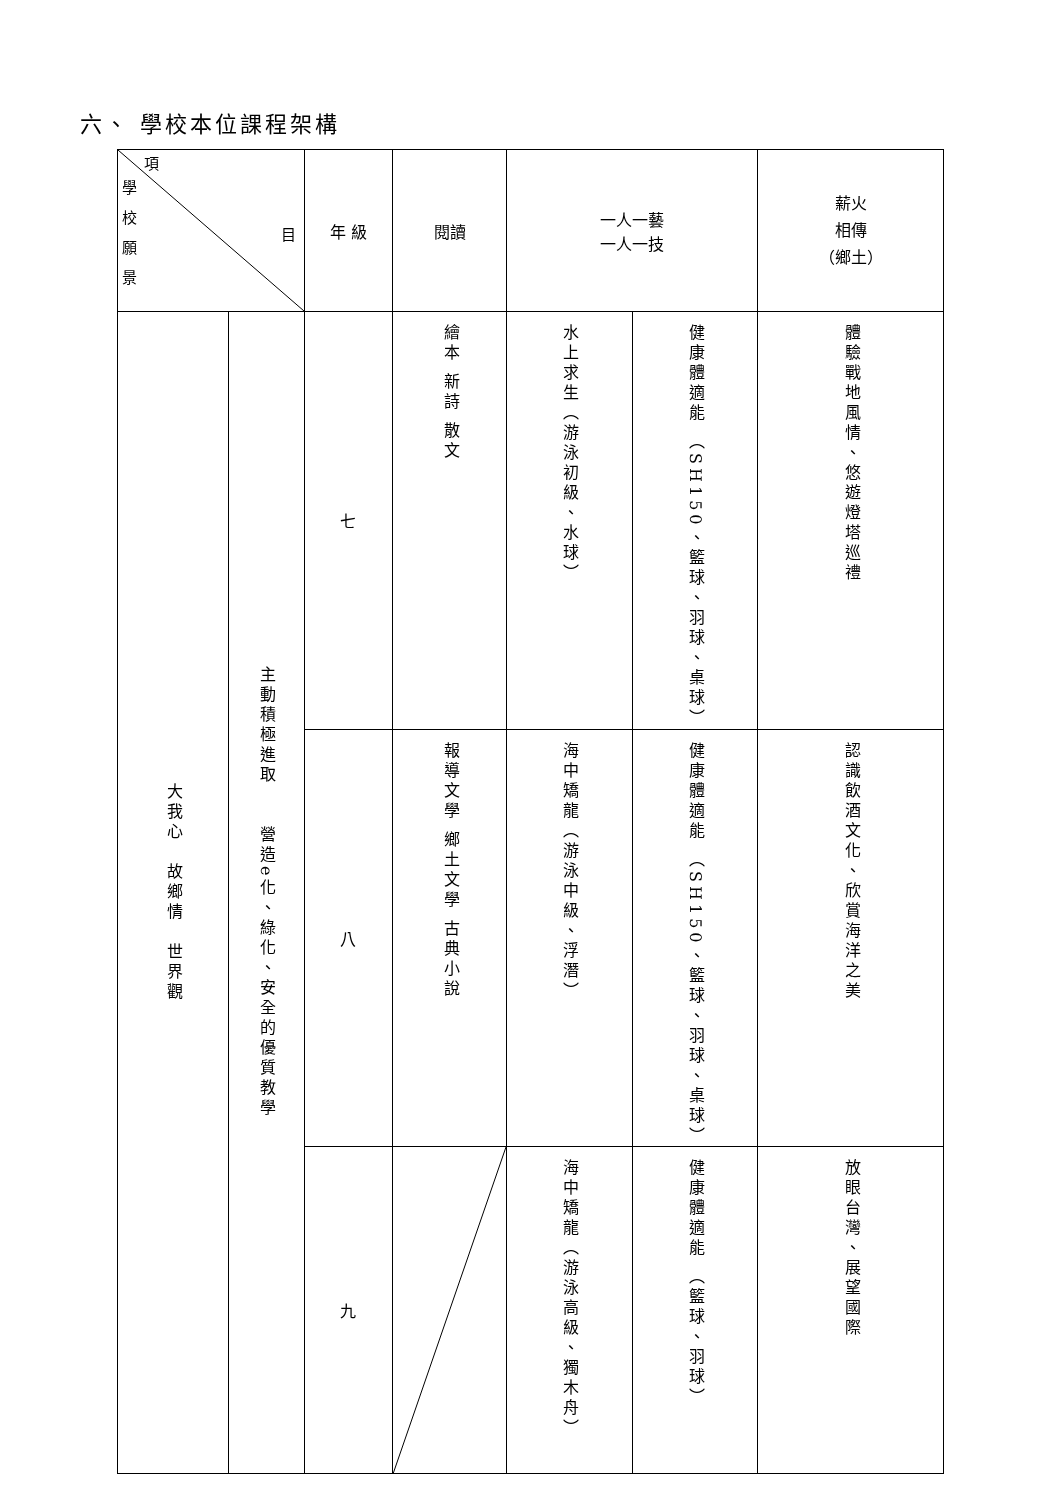六、 學校本位課程架構
| 項 學 校 願 景 目 | | 年 級 | 閱讀 | 一人一藝 一人一技 | | 薪火 相傳 （鄉土） |
| --- | --- | --- | --- | --- | --- | --- |
| 大我心 故鄉情 世界觀 | 主動積極進取 營造e化、綠化、安全的優質教學 | 七 | 繪本 新詩 散文 | 水上求生（游泳初級、水球） | 健康體適能 （SH150、籃球、羽球、桌球） | 體驗戰地風情、悠遊燈塔巡禮 |
| | | 八 | 報導文學 鄉土文學 古典小說 | 海中矯龍（游泳中級、浮潛） | 健康體適能 （SH150、籃球、羽球、桌球） | 認識飲酒文化、欣賞海洋之美 |
| | | 九 | | 海中矯龍（游泳高級、獨木舟） | 健康體適能 （籃球、羽球） | 放眼台灣、展望國際 |